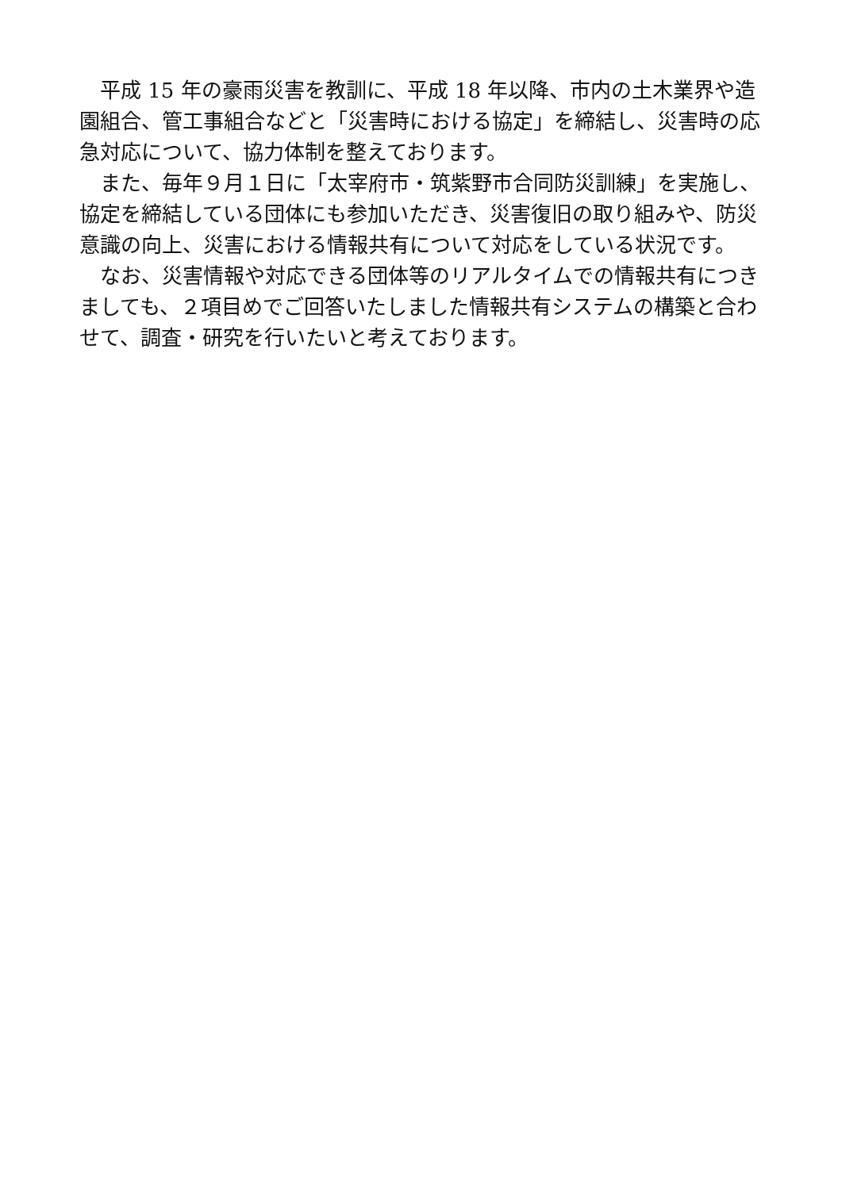平成 15 年の豪雨災害を教訓に、平成 18 年以降、市内の土木業界や造園組合、管工事組合などと「災害時における協定」を締結し、災害時の応急対応について、協力体制を整えております。
　また、毎年９月１日に「太宰府市・筑紫野市合同防災訓練」を実施し、協定を締結している団体にも参加いただき、災害復旧の取り組みや、防災意識の向上、災害における情報共有について対応をしている状況です。
　なお、災害情報や対応できる団体等のリアルタイムでの情報共有につきましても、２項目めでご回答いたしました情報共有システムの構築と合わせて、調査・研究を行いたいと考えております。